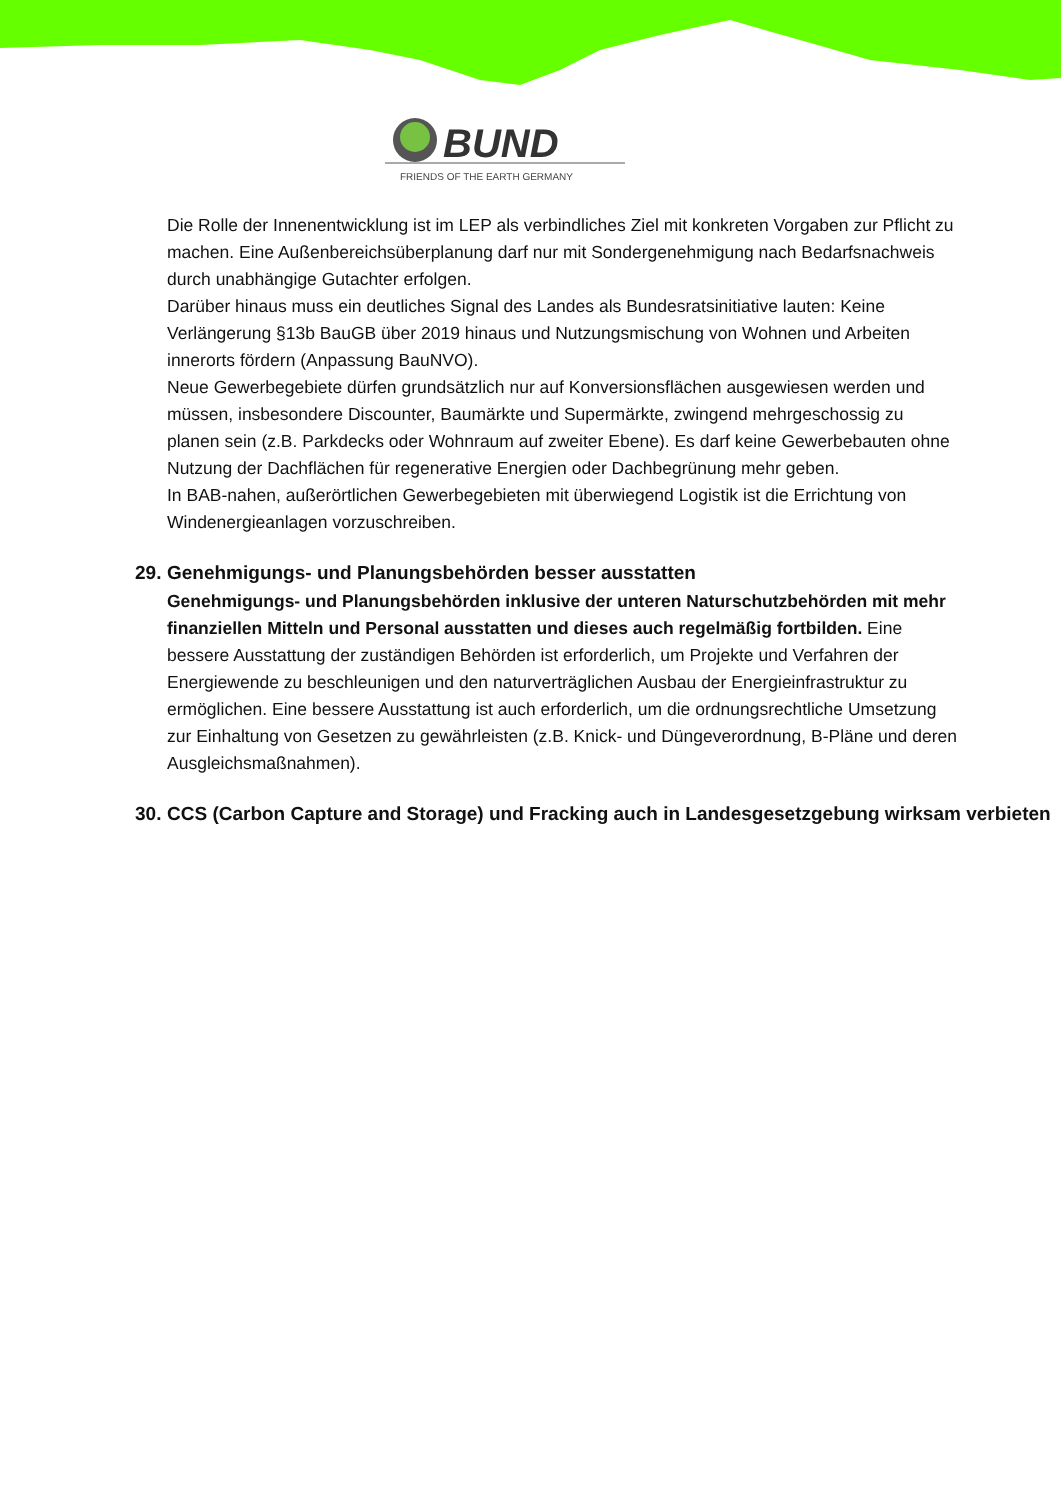BUND
FRIENDS OF THE EARTH GERMANY
Die Rolle der Innenentwicklung ist im LEP als verbindliches Ziel mit konkreten Vorgaben zur Pflicht zu machen. Eine Außenbereichsüberplanung darf nur mit Sondergenehmigung nach Bedarfsnachweis durch unabhängige Gutachter erfolgen.
Darüber hinaus muss ein deutliches Signal des Landes als Bundesratsinitiative lauten: Keine Verlängerung §13b BauGB über 2019 hinaus und Nutzungsmischung von Wohnen und Arbeiten innerorts fördern (Anpassung BauNVO).
Neue Gewerbegebiete dürfen grundsätzlich nur auf Konversionsflächen ausgewiesen werden und müssen, insbesondere Discounter, Baumärkte und Supermärkte, zwingend mehrgeschossig zu planen sein (z.B. Parkdecks oder Wohnraum auf zweiter Ebene). Es darf keine Gewerbebauten ohne Nutzung der Dachflächen für regenerative Energien oder Dachbegrünung mehr geben.
In BAB-nahen, außerörtlichen Gewerbegebieten mit überwiegend Logistik ist die Errichtung von Windenergieanlagen vorzuschreiben.
29. Genehmigungs- und Planungsbehörden besser ausstatten
Genehmigungs- und Planungsbehörden inklusive der unteren Naturschutzbehörden mit mehr finanziellen Mitteln und Personal ausstatten und dieses auch regelmäßig fortbilden. Eine bessere Ausstattung der zuständigen Behörden ist erforderlich, um Projekte und Verfahren der Energiewende zu beschleunigen und den naturverträglichen Ausbau der Energieinfrastruktur zu ermöglichen. Eine bessere Ausstattung ist auch erforderlich, um die ordnungsrechtliche Umsetzung zur Einhaltung von Gesetzen zu gewährleisten (z.B. Knick- und Düngeverordnung, B-Pläne und deren Ausgleichsmaßnahmen).
30. CCS (Carbon Capture and Storage) und Fracking auch in Landesgesetzgebung wirksam verbieten